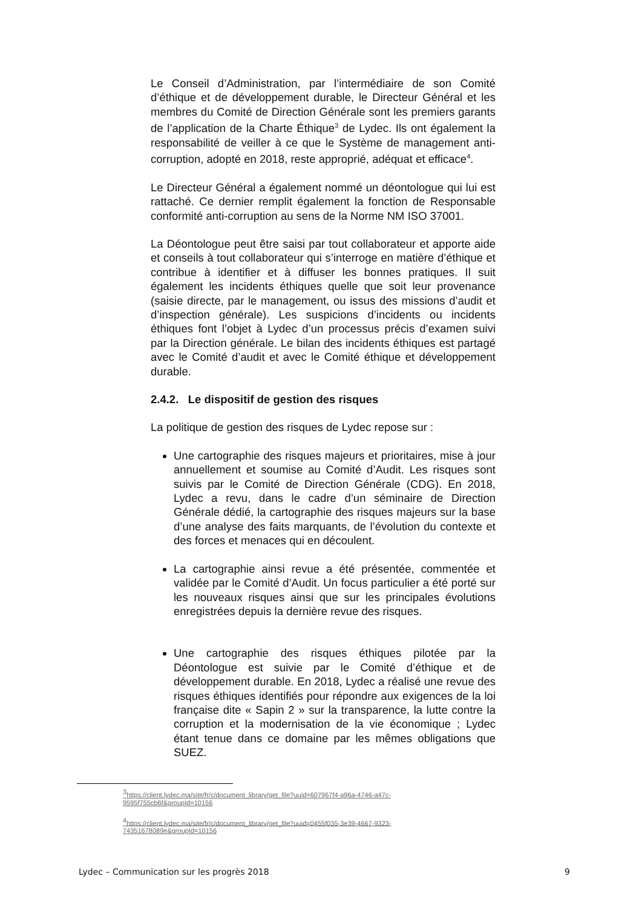Le Conseil d’Administration, par l’intermédiaire de son Comité d’éthique et de développement durable, le Directeur Général et les membres du Comité de Direction Générale sont les premiers garants de l’application de la Charte Éthique<sup>3</sup> de Lydec. Ils ont également la responsabilité de veiller à ce que le Système de management anti-corruption, adopté en 2018, reste approprié, adéquat et efficace<sup>4</sup>.
Le Directeur Général a également nommé un déontologue qui lui est rattaché. Ce dernier remplit également la fonction de Responsable conformité anti-corruption au sens de la Norme NM ISO 37001.
La Déontologue peut être saisi par tout collaborateur et apporte aide et conseils à tout collaborateur qui s’interroge en matière d’éthique et contribue à identifier et à diffuser les bonnes pratiques. Il suit également les incidents éthiques quelle que soit leur provenance (saisie directe, par le management, ou issus des missions d’audit et d’inspection générale). Les suspicions d’incidents ou incidents éthiques font l’objet à Lydec d’un processus précis d’examen suivi par la Direction générale. Le bilan des incidents éthiques est partagé avec le Comité d’audit et avec le Comité éthique et développement durable.
2.4.2. Le dispositif de gestion des risques
La politique de gestion des risques de Lydec repose sur :
Une cartographie des risques majeurs et prioritaires, mise à jour annuellement et soumise au Comité d’Audit. Les risques sont suivis par le Comité de Direction Générale (CDG). En 2018, Lydec a revu, dans le cadre d’un séminaire de Direction Générale dédié, la cartographie des risques majeurs sur la base d’une analyse des faits marquants, de l’évolution du contexte et des forces et menaces qui en découlent.
La cartographie ainsi revue a été présentée, commentée et validée par le Comité d’Audit. Un focus particulier a été porté sur les nouveaux risques ainsi que sur les principales évolutions enregistrées depuis la dernière revue des risques.
Une cartographie des risques éthiques pilotée par la Déontologue est suivie par le Comité d’éthique et de développement durable. En 2018, Lydec a réalisé une revue des risques éthiques identifiés pour répondre aux exigences de la loi française dite « Sapin 2 » sur la transparence, la lutte contre la corruption et la modernisation de la vie économique ; Lydec étant tenue dans ce domaine par les mêmes obligations que SUEZ.
<sup>3</sup> https://client.lydec.ma/site/fr/c/document_library/get_file?uuid=607967f4-a96a-4746-a47c-9595f755cb6f&groupId=10156
<sup>4</sup> https://client.lydec.ma/site/fr/c/document_library/get_file?uuid=0455f035-3e39-4667-9323-74351678089e&groupId=10156
Lydec – Communication sur les progrès 2018 9